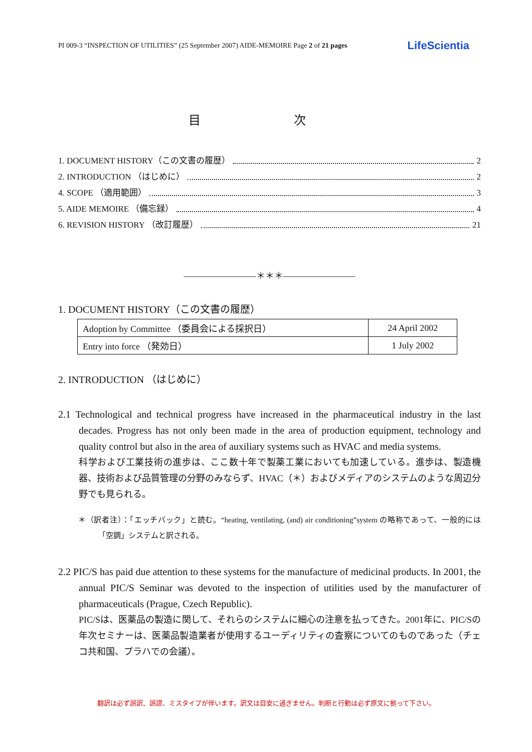PI 009-3 “INSPECTION OF UTILITIES” (25 September 2007) AIDE-MEMOIRE Page 2 of 21 pages LifeScientia
目 次
1. DOCUMENT HISTORY（この文書の履歴） 2
2. INTRODUCTION （はじめに） 2
4. SCOPE （適用範囲） 3
5. AIDE MEMOIRE （備忘録） 4
6. REVISION HISTORY （改訂履歴） 21
————————＊＊＊————————
1. DOCUMENT HISTORY（この文書の履歴）
| Adoption by Committee （委員会による採択日） | 24 April 2002 |
| Entry into force （発効日） | 1 July 2002 |
2. INTRODUCTION （はじめに）
2.1 Technological and technical progress have increased in the pharmaceutical industry in the last decades. Progress has not only been made in the area of production equipment, technology and quality control but also in the area of auxiliary systems such as HVAC and media systems.
科学および工業技術の進歩は、ここ数十年で製薬工業においても加速している。進歩は、製造機器、技術および品質管理の分野のみならず、HVAC（＊）およびメディアのシステムのような周辺分野でも見られる。
＊（訳者注）：「エッチバック」と読む。“heating, ventilating, (and) air conditioning”system の略称であって、一般的には「空調」システムと訳される。
2.2 PIC/S has paid due attention to these systems for the manufacture of medicinal products. In 2001, the annual PIC/S Seminar was devoted to the inspection of utilities used by the manufacturer of pharmaceuticals (Prague, Czech Republic).
PIC/Sは、医薬品の製造に関して、それらのシステムに細心の注意を払ってきた。2001年に、PIC/Sの年次セミナーは、医薬品製造業者が使用するユーディリティの査察についてのものであった（チェコ共和国、プラハでの会議）。
翻訳は必ず誤訳、誤謬、ミスタイプが伴います。訳文は目安に過ぎません。判断と行動は必ず原文に拠って下さい。